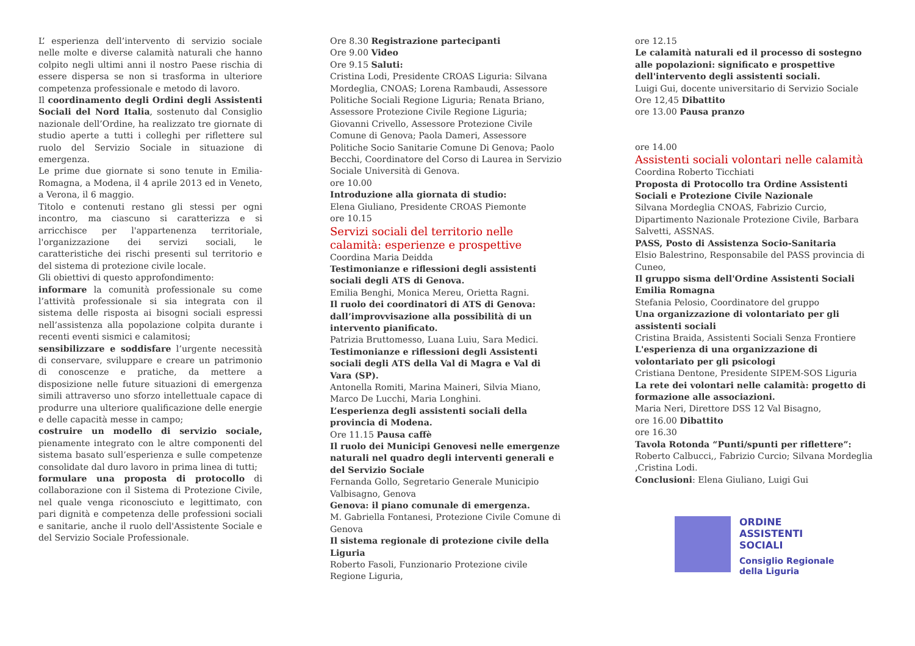L’ esperienza dell’intervento di servizio sociale nelle molte e diverse calamità naturali che hanno colpito negli ultimi anni il nostro Paese rischia di essere dispersa se non si trasforma in ulteriore competenza professionale e metodo di lavoro.
Il coordinamento degli Ordini degli Assistenti Sociali del Nord Italia, sostenuto dal Consiglio nazionale dell’Ordine, ha realizzato tre giornate di studio aperte a tutti i colleghi per riflettere sul ruolo del Servizio Sociale in situazione di emergenza.
Le prime due giornate si sono tenute in Emilia-Romagna, a Modena, il 4 aprile 2013 ed in Veneto, a Verona, il 6 maggio.
Titolo e contenuti restano gli stessi per ogni incontro, ma ciascuno si caratterizza e si arricchisce per l'appartenenza territoriale, l'organizzazione dei servizi sociali, le caratteristiche dei rischi presenti sul territorio e del sistema di protezione civile locale.
Gli obiettivi di questo approfondimento:
informare la comunità professionale su come l’attività professionale si sia integrata con il sistema delle risposta ai bisogni sociali espressi nell’assistenza alla popolazione colpita durante i recenti eventi sismici e calamitosi;
sensibilizzare e soddisfare l’urgente necessità di conservare, sviluppare e creare un patrimonio di conoscenze e pratiche, da mettere a disposizione nelle future situazioni di emergenza simili attraverso uno sforzo intellettuale capace di produrre una ulteriore qualificazione delle energie e delle capacità messe in campo;
costruire un modello di servizio sociale, pienamente integrato con le altre componenti del sistema basato sull’esperienza e sulle competenze consolidate dal duro lavoro in prima linea di tutti;
formulare una proposta di protocollo di collaborazione con il Sistema di Protezione Civile, nel quale venga riconosciuto e legittimato, con pari dignità e competenza delle professioni sociali e sanitarie, anche il ruolo dell'Assistente Sociale e del Servizio Sociale Professionale.
Ore 8.30 Registrazione partecipanti
Ore 9.00 Video
Ore 9.15 Saluti:
Cristina Lodi, Presidente CROAS Liguria: Silvana Mordeglia, CNOAS; Lorena Rambaudi, Assessore Politiche Sociali Regione Liguria; Renata Briano, Assessore Protezione Civile Regione Liguria; Giovanni Crivello, Assessore Protezione Civile Comune di Genova; Paola Dameri, Assessore Politiche Socio Sanitarie Comune Di Genova; Paolo Becchi, Coordinatore del Corso di Laurea in Servizio Sociale Università di Genova.
ore 10.00
Introduzione alla giornata di studio:
Elena Giuliano, Presidente CROAS Piemonte
ore 10.15
Servizi sociali del territorio nelle calamità: esperienze e prospettive
Coordina Maria Deidda
Testimonianze e riflessioni degli assistenti sociali degli ATS di Genova.
Emilia Benghi, Monica Mereu, Orietta Ragni.
Il ruolo dei coordinatori di ATS di Genova: dall’improvvisazione alla possibilità di un intervento pianificato.
Patrizia Bruttomesso, Luana Luiu, Sara Medici.
Testimonianze e riflessioni degli Assistenti sociali degli ATS della Val di Magra e Val di Vara (SP).
Antonella Romiti, Marina Maineri, Silvia Miano, Marco De Lucchi, Maria Longhini.
L’esperienza degli assistenti sociali della provincia di Modena.
Ore 11.15 Pausa caffè
Il ruolo dei Municipi Genovesi nelle emergenze naturali nel quadro degli interventi generali e del Servizio Sociale
Fernanda Gollo, Segretario Generale Municipio Valbisagno, Genova
Genova: il piano comunale di emergenza.
M. Gabriella Fontanesi, Protezione Civile Comune di Genova
Il sistema regionale di protezione civile della Liguria
Roberto Fasoli, Funzionario Protezione civile Regione Liguria,
ore 12.15
Le calamità naturali ed il processo di sostegno alle popolazioni: significato e prospettive dell'intervento degli assistenti sociali.
Luigi Gui, docente universitario di Servizio Sociale
Ore 12,45 Dibattito
ore 13.00 Pausa pranzo
ore 14.00
Assistenti sociali volontari nelle calamità
Coordina Roberto Ticchiati
Proposta di Protocollo tra Ordine Assistenti Sociali e Protezione Civile Nazionale
Silvana Mordeglia CNOAS, Fabrizio Curcio, Dipartimento Nazionale Protezione Civile, Barbara Salvetti, ASSNAS.
PASS, Posto di Assistenza Socio-Sanitaria
Elsio Balestrino, Responsabile del PASS provincia di Cuneo,
Il gruppo sisma dell'Ordine Assistenti Sociali Emilia Romagna
Stefania Pelosio, Coordinatore del gruppo
Una organizzazione di volontariato per gli assistenti sociali
Cristina Braida, Assistenti Sociali Senza Frontiere
L'esperienza di una organizzazione di volontariato per gli psicologi
Cristiana Dentone, Presidente SIPEM-SOS Liguria
La rete dei volontari nelle calamità: progetto di formazione alle associazioni.
Maria Neri, Direttore DSS 12 Val Bisagno,
ore 16.00 Dibattito
ore 16.30
Tavola Rotonda “Punti/spunti per riflettere”:
Roberto Calbucci,, Fabrizio Curcio; Silvana Mordeglia ,Cristina Lodi.
Conclusioni: Elena Giuliano, Luigi Gui
ORDINE
ASSISTENTI
SOCIALI
Consiglio Regionale
della Liguria